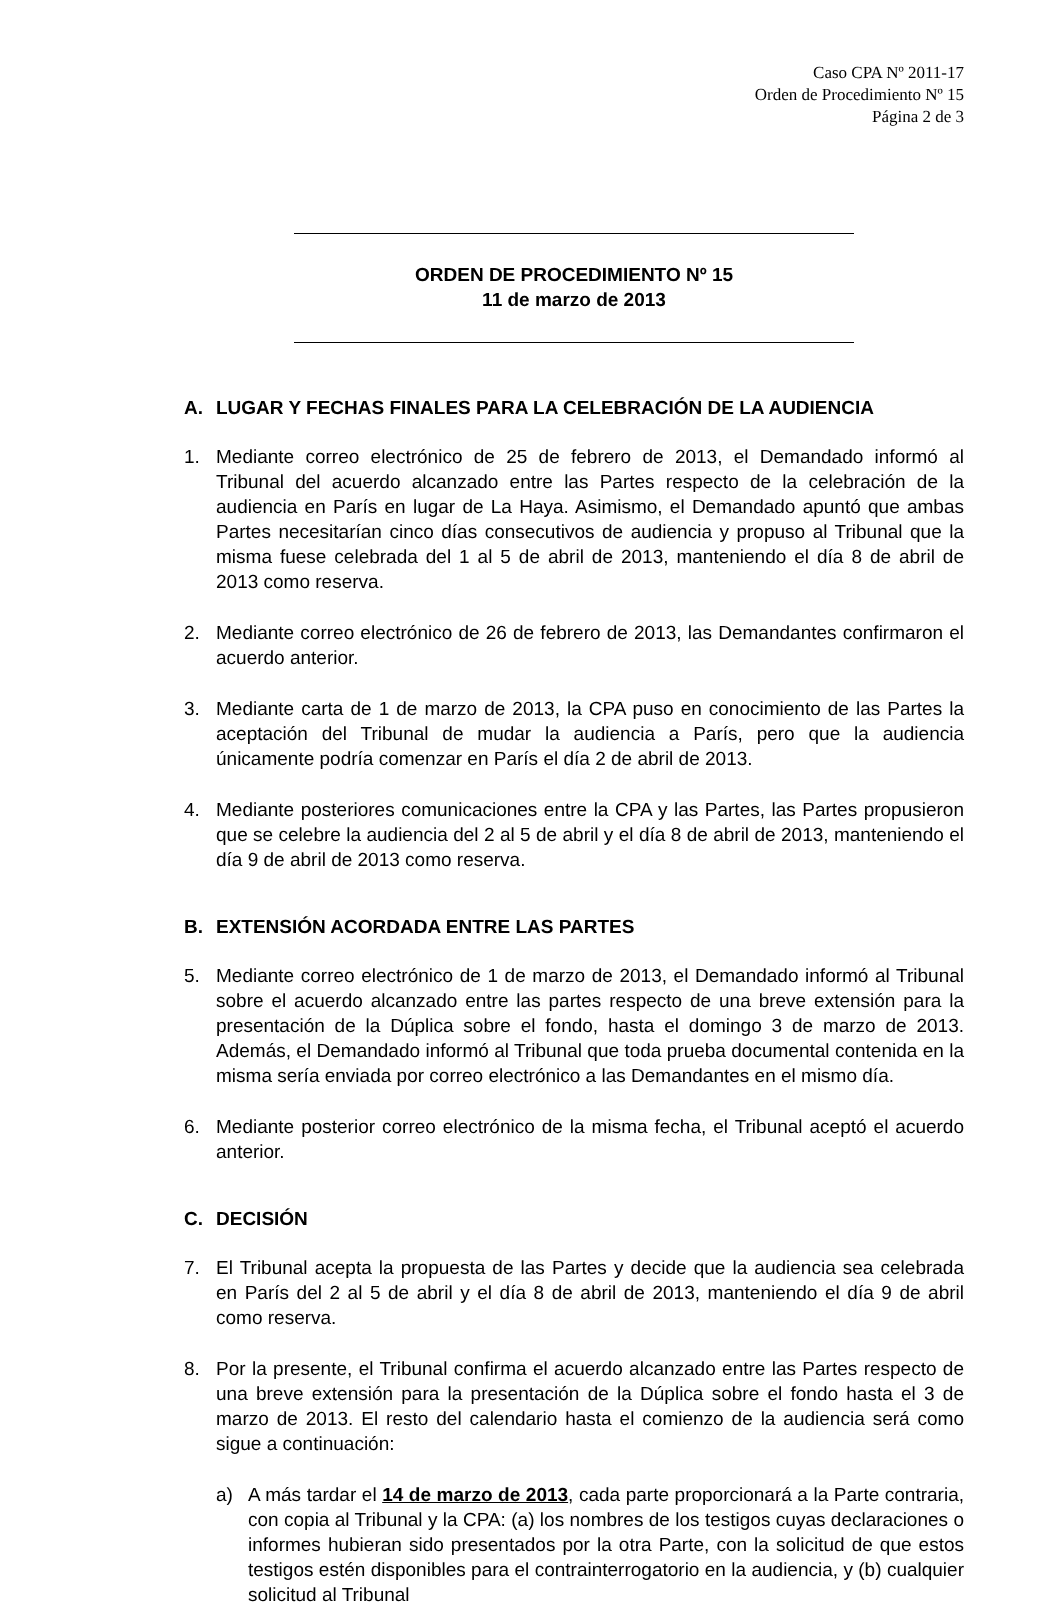Caso CPA Nº 2011-17
Orden de Procedimiento Nº 15
Página 2 de 3
ORDEN DE PROCEDIMIENTO Nº 15
11 de marzo de 2013
A. LUGAR Y FECHAS FINALES PARA LA CELEBRACIÓN DE LA AUDIENCIA
1. Mediante correo electrónico de 25 de febrero de 2013, el Demandado informó al Tribunal del acuerdo alcanzado entre las Partes respecto de la celebración de la audiencia en París en lugar de La Haya. Asimismo, el Demandado apuntó que ambas Partes necesitarían cinco días consecutivos de audiencia y propuso al Tribunal que la misma fuese celebrada del 1 al 5 de abril de 2013, manteniendo el día 8 de abril de 2013 como reserva.
2. Mediante correo electrónico de 26 de febrero de 2013, las Demandantes confirmaron el acuerdo anterior.
3. Mediante carta de 1 de marzo de 2013, la CPA puso en conocimiento de las Partes la aceptación del Tribunal de mudar la audiencia a París, pero que la audiencia únicamente podría comenzar en París el día 2 de abril de 2013.
4. Mediante posteriores comunicaciones entre la CPA y las Partes, las Partes propusieron que se celebre la audiencia del 2 al 5 de abril y el día 8 de abril de 2013, manteniendo el día 9 de abril de 2013 como reserva.
B. EXTENSIÓN ACORDADA ENTRE LAS PARTES
5. Mediante correo electrónico de 1 de marzo de 2013, el Demandado informó al Tribunal sobre el acuerdo alcanzado entre las partes respecto de una breve extensión para la presentación de la Dúplica sobre el fondo, hasta el domingo 3 de marzo de 2013. Además, el Demandado informó al Tribunal que toda prueba documental contenida en la misma sería enviada por correo electrónico a las Demandantes en el mismo día.
6. Mediante posterior correo electrónico de la misma fecha, el Tribunal aceptó el acuerdo anterior.
C. DECISIÓN
7. El Tribunal acepta la propuesta de las Partes y decide que la audiencia sea celebrada en París del 2 al 5 de abril y el día 8 de abril de 2013, manteniendo el día 9 de abril como reserva.
8. Por la presente, el Tribunal confirma el acuerdo alcanzado entre las Partes respecto de una breve extensión para la presentación de la Dúplica sobre el fondo hasta el 3 de marzo de 2013. El resto del calendario hasta el comienzo de la audiencia será como sigue a continuación:
a) A más tardar el 14 de marzo de 2013, cada parte proporcionará a la Parte contraria, con copia al Tribunal y la CPA: (a) los nombres de los testigos cuyas declaraciones o informes hubieran sido presentados por la otra Parte, con la solicitud de que estos testigos estén disponibles para el contrainterrogatorio en la audiencia, y (b) cualquier solicitud al Tribunal